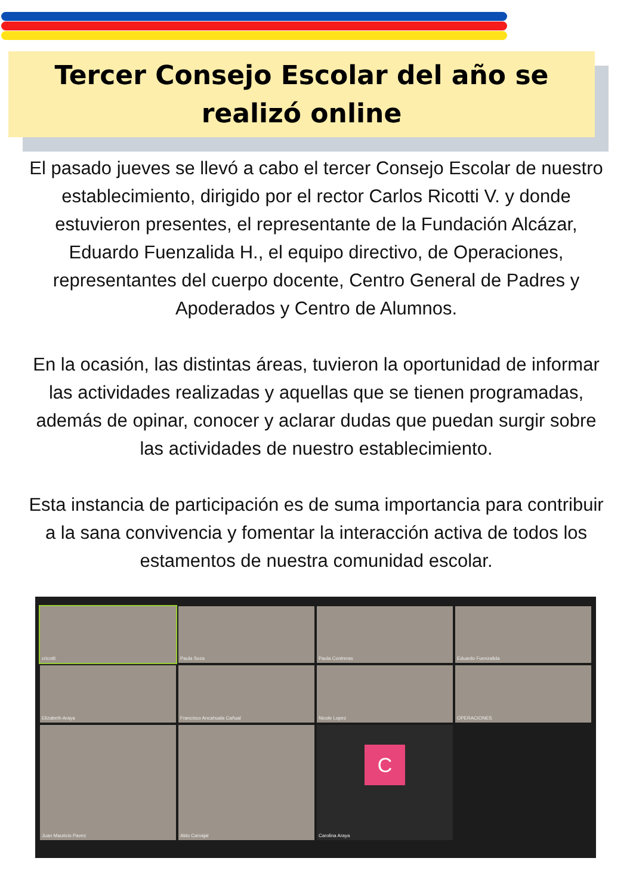Tercer Consejo Escolar del año se
realizó online
El pasado jueves se llevó a cabo el tercer Consejo Escolar de nuestro establecimiento, dirigido por el rector Carlos Ricotti V. y donde estuvieron presentes, el representante de la Fundación Alcázar, Eduardo Fuenzalida H., el equipo directivo, de Operaciones, representantes del cuerpo docente, Centro General de Padres y Apoderados y Centro de Alumnos.
En la ocasión, las distintas áreas, tuvieron la oportunidad de informar las actividades realizadas y aquellas que se tienen programadas, además de opinar, conocer y aclarar dudas que puedan surgir sobre las actividades de nuestro establecimiento.
Esta instancia de participación es de suma importancia para contribuir a la sana convivencia y fomentar la interacción activa de todos los estamentos de nuestra comunidad escolar.
cricotti
Paula Soza
Paola Contreras
Eduardo Fuenzalida
Elizabeth Araya
Francisco Ancahuala Cañual
Nicole Lopez
OPERACIONES
Juan Mauricio Pavez
Aldo Carvajal
C
Carolina Araya